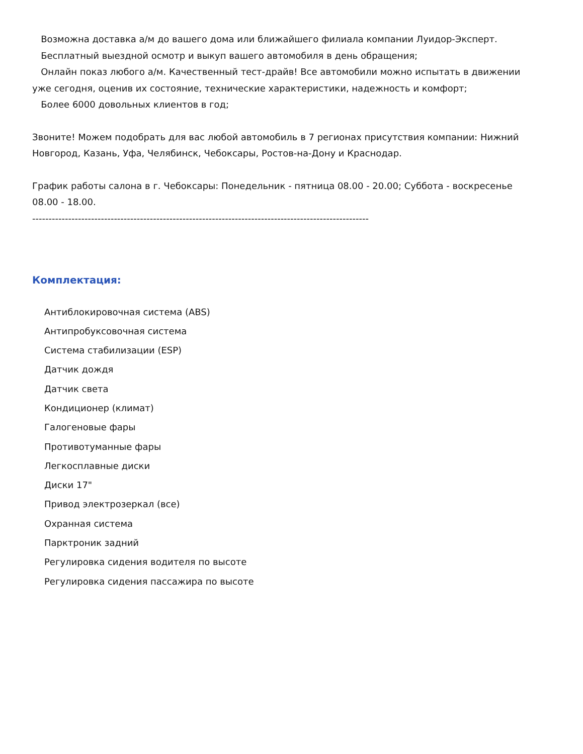Возможна доставка а/м до вашего дома или ближайшего филиала компании Луидор-Эксперт.
Бесплатный выездной осмотр и выкуп вашего автомобиля в день обращения;
Онлайн показ любого а/м. Качественный тест-драйв! Все автомобили можно испытать в движении уже сегодня, оценив их состояние, технические характеристики, надежность и комфорт;
Более 6000 довольных клиентов в год;
Звоните! Можем подобрать для вас любой автомобиль в 7 регионах присутствия компании: Нижний Новгород, Казань, Уфа, Челябинск, Чебоксары, Ростов-на-Дону и Краснодар.
График работы салона в г. Чебоксары: Понедельник - пятница 08.00 - 20.00; Суббота - воскресенье 08.00 - 18.00.
-------------------------------------------------------------------------------------------------------
Комплектация:
Антиблокировочная система (ABS)
Антипробуксовочная система
Система стабилизации (ESP)
Датчик дождя
Датчик света
Кондиционер (климат)
Галогеновые фары
Противотуманные фары
Легкосплавные диски
Диски 17"
Привод электрозеркал (все)
Охранная система
Парктроник задний
Регулировка сидения водителя по высоте
Регулировка сидения пассажира по высоте